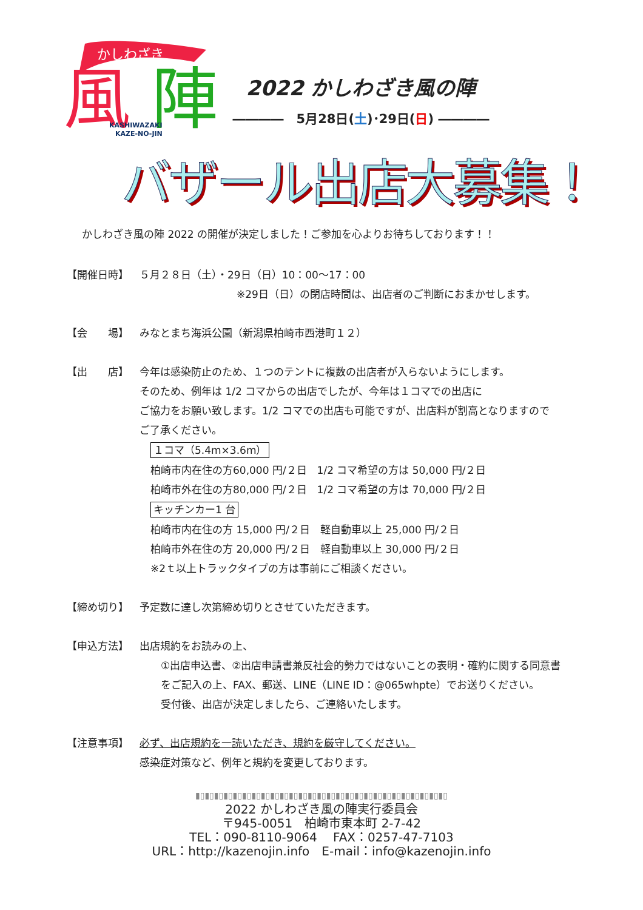風
陣
かしわざき
KASHIWAZAKI
KAZE-NO-JIN
2022 かしわざき風の陣
――――　5月28日(土)･29日(日) ――――
バザール出店大募集！
かしわざき風の陣 2022 の開催が決定しました！ご参加を心よりお待ちしております！！
【開催日時】 ５月２８日（土）・29日（日）10：00〜17：00
※29日（日）の閉店時間は、出店者のご判断におまかせします。
【会　　場】 みなとまち海浜公園（新潟県柏崎市西港町１２）
【出　　店】 今年は感染防止のため、１つのテントに複数の出店者が入らないようにします。
そのため、例年は 1/2 コマからの出店でしたが、今年は１コマでの出店に
ご協力をお願い致します。1/2 コマでの出店も可能ですが、出店料が割高となりますので
ご了承ください。
１コマ（5.4m×3.6m）
柏崎市内在住の方60,000 円/２日　1/2 コマ希望の方は 50,000 円/２日
柏崎市外在住の方80,000 円/２日　1/2 コマ希望の方は 70,000 円/２日
キッチンカー1 台
柏崎市内在住の方 15,000 円/２日　軽自動車以上 25,000 円/２日
柏崎市外在住の方 20,000 円/２日　軽自動車以上 30,000 円/２日
※2ｔ以上トラックタイプの方は事前にご相談ください。
【締め切り】 予定数に達し次第締め切りとさせていただきます。
【申込方法】 出店規約をお読みの上、
①出店申込書、②出店申請書兼反社会的勢力ではないことの表明・確約に関する同意書
をご記入の上、FAX、郵送、LINE（LINE ID：@065whpte）でお送りください。
受付後、出店が決定しましたら、ご連絡いたします。
【注意事項】 必ず、出店規約を一読いただき、規約を厳守してください。
感染症対策など、例年と規約を変更しております。
▮▯▮▯▮▯▮▯▮▯▮▯▮▯▮▯▮▯▮▯▮▯▮▯▮▯▮▯▮▯▮▯▮▯▮▯▮▯▮▯▮▯▮▯▮▯▮▯▮▯▮▯▮▯
2022 かしわざき風の陣実行委員会
〒945-0051　柏崎市東本町 2-7-42
TEL：090-8110-9064　 FAX：0257-47-7103
URL：http://kazenojin.info　E-mail：info@kazenojin.info